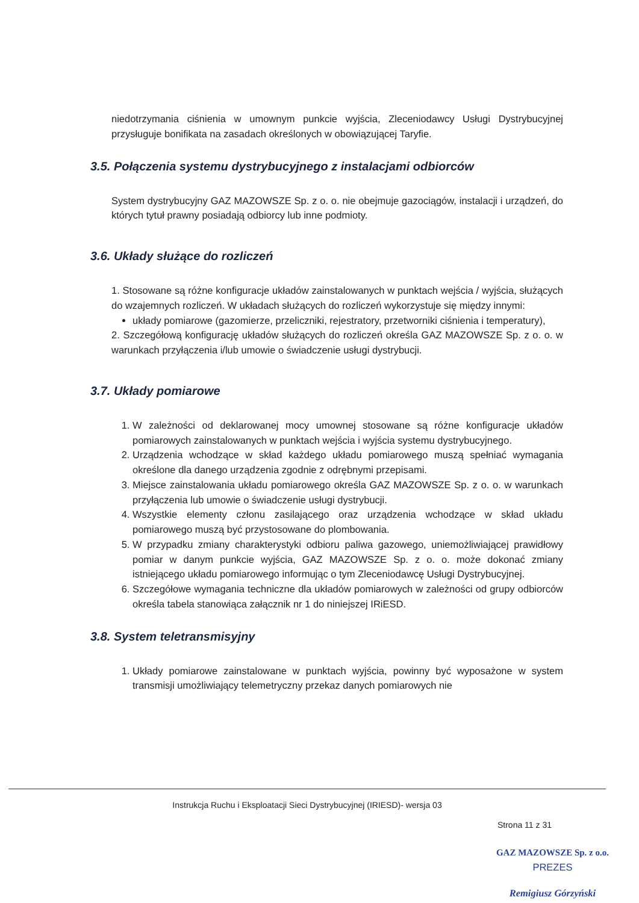niedotrzymania ciśnienia w umownym punkcie wyjścia, Zleceniodawcy Usługi Dystrybucyjnej przysługuje bonifikata na zasadach określonych w obowiązującej Taryfie.
3.5. Połączenia systemu dystrybucyjnego z instalacjami odbiorców
System dystrybucyjny GAZ MAZOWSZE Sp. z o. o. nie obejmuje gazociągów, instalacji i urządzeń, do których tytuł prawny posiadają odbiorcy lub inne podmioty.
3.6. Układy służące do rozliczeń
1. Stosowane są różne konfiguracje układów zainstalowanych w punktach wejścia / wyjścia, służących do wzajemnych rozliczeń. W układach służących do rozliczeń wykorzystuje się między innymi:
układy pomiarowe (gazomierze, przeliczniki, rejestratory, przetworniki ciśnienia i temperatury),
2. Szczegółową konfigurację układów służących do rozliczeń określa GAZ MAZOWSZE Sp. z o. o. w warunkach przyłączenia i/lub umowie o świadczenie usługi dystrybucji.
3.7. Układy pomiarowe
1. W zależności od deklarowanej mocy umownej stosowane są różne konfiguracje układów pomiarowych zainstalowanych w punktach wejścia i wyjścia systemu dystrybucyjnego.
2. Urządzenia wchodzące w skład każdego układu pomiarowego muszą spełniać wymagania określone dla danego urządzenia zgodnie z odrębnymi przepisami.
3. Miejsce zainstalowania układu pomiarowego określa GAZ MAZOWSZE Sp. z o. o. w warunkach przyłączenia lub umowie o świadczenie usługi dystrybucji.
4. Wszystkie elementy członu zasilającego oraz urządzenia wchodzące w skład układu pomiarowego muszą być przystosowane do plombowania.
5. W przypadku zmiany charakterystyki odbioru paliwa gazowego, uniemożliwiającej prawidłowy pomiar w danym punkcie wyjścia, GAZ MAZOWSZE Sp. z o. o. może dokonać zmiany istniejącego układu pomiarowego informując o tym Zleceniodawcę Usługi Dystrybucyjnej.
6. Szczegółowe wymagania techniczne dla układów pomiarowych w zależności od grupy odbiorców określa tabela stanowiąca załącznik nr 1 do niniejszej IRiESD.
3.8. System teletransmisyjny
1. Układy pomiarowe zainstalowane w punktach wyjścia, powinny być wyposażone w system transmisji umożliwiający telemetryczny przekaz danych pomiarowych nie
Instrukcja Ruchu i Eksploatacji Sieci Dystrybucyjnej (IRIESD)- wersja 03
Strona 11 z 31
GAZ MAZOWSZE Sp. z o.o.
PREZES
Remigiusz Górzyński